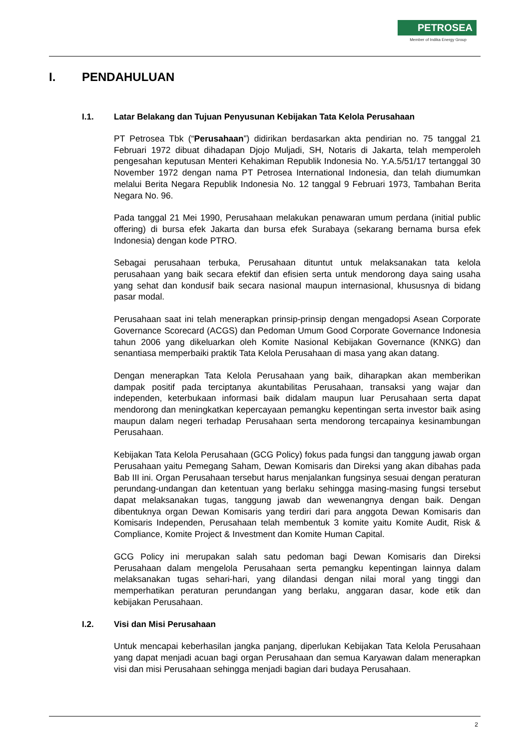PETROSEA
Member of Indika Energy Group
I. PENDAHULUAN
I.1. Latar Belakang dan Tujuan Penyusunan Kebijakan Tata Kelola Perusahaan
PT Petrosea Tbk (“Perusahaan”) didirikan berdasarkan akta pendirian no. 75 tanggal 21 Februari 1972 dibuat dihadapan Djojo Muljadi, SH, Notaris di Jakarta, telah memperoleh pengesahan keputusan Menteri Kehakiman Republik Indonesia No. Y.A.5/51/17 tertanggal 30 November 1972 dengan nama PT Petrosea International Indonesia, dan telah diumumkan melalui Berita Negara Republik Indonesia No. 12 tanggal 9 Februari 1973, Tambahan Berita Negara No. 96.
Pada tanggal 21 Mei 1990, Perusahaan melakukan penawaran umum perdana (initial public offering) di bursa efek Jakarta dan bursa efek Surabaya (sekarang bernama bursa efek Indonesia) dengan kode PTRO.
Sebagai perusahaan terbuka, Perusahaan dituntut untuk melaksanakan tata kelola perusahaan yang baik secara efektif dan efisien serta untuk mendorong daya saing usaha yang sehat dan kondusif baik secara nasional maupun internasional, khususnya di bidang pasar modal.
Perusahaan saat ini telah menerapkan prinsip-prinsip dengan mengadopsi Asean Corporate Governance Scorecard (ACGS) dan Pedoman Umum Good Corporate Governance Indonesia tahun 2006 yang dikeluarkan oleh Komite Nasional Kebijakan Governance (KNKG) dan senantiasa memperbaiki praktik Tata Kelola Perusahaan di masa yang akan datang.
Dengan menerapkan Tata Kelola Perusahaan yang baik, diharapkan akan memberikan dampak positif pada terciptanya akuntabilitas Perusahaan, transaksi yang wajar dan independen, keterbukaan informasi baik didalam maupun luar Perusahaan serta dapat mendorong dan meningkatkan kepercayaan pemangku kepentingan serta investor baik asing maupun dalam negeri terhadap Perusahaan serta mendorong tercapainya kesinambungan Perusahaan.
Kebijakan Tata Kelola Perusahaan (GCG Policy) fokus pada fungsi dan tanggung jawab organ Perusahaan yaitu Pemegang Saham, Dewan Komisaris dan Direksi yang akan dibahas pada Bab III ini. Organ Perusahaan tersebut harus menjalankan fungsinya sesuai dengan peraturan perundang-undangan dan ketentuan yang berlaku sehingga masing-masing fungsi tersebut dapat melaksanakan tugas, tanggung jawab dan wewenangnya dengan baik. Dengan dibentuknya organ Dewan Komisaris yang terdiri dari para anggota Dewan Komisaris dan Komisaris Independen, Perusahaan telah membentuk 3 komite yaitu Komite Audit, Risk & Compliance, Komite Project & Investment dan Komite Human Capital.
GCG Policy ini merupakan salah satu pedoman bagi Dewan Komisaris dan Direksi Perusahaan dalam mengelola Perusahaan serta pemangku kepentingan lainnya dalam melaksanakan tugas sehari-hari, yang dilandasi dengan nilai moral yang tinggi dan memperhatikan peraturan perundangan yang berlaku, anggaran dasar, kode etik dan kebijakan Perusahaan.
I.2. Visi dan Misi Perusahaan
Untuk mencapai keberhasilan jangka panjang, diperlukan Kebijakan Tata Kelola Perusahaan yang dapat menjadi acuan bagi organ Perusahaan dan semua Karyawan dalam menerapkan visi dan misi Perusahaan sehingga menjadi bagian dari budaya Perusahaan.
2